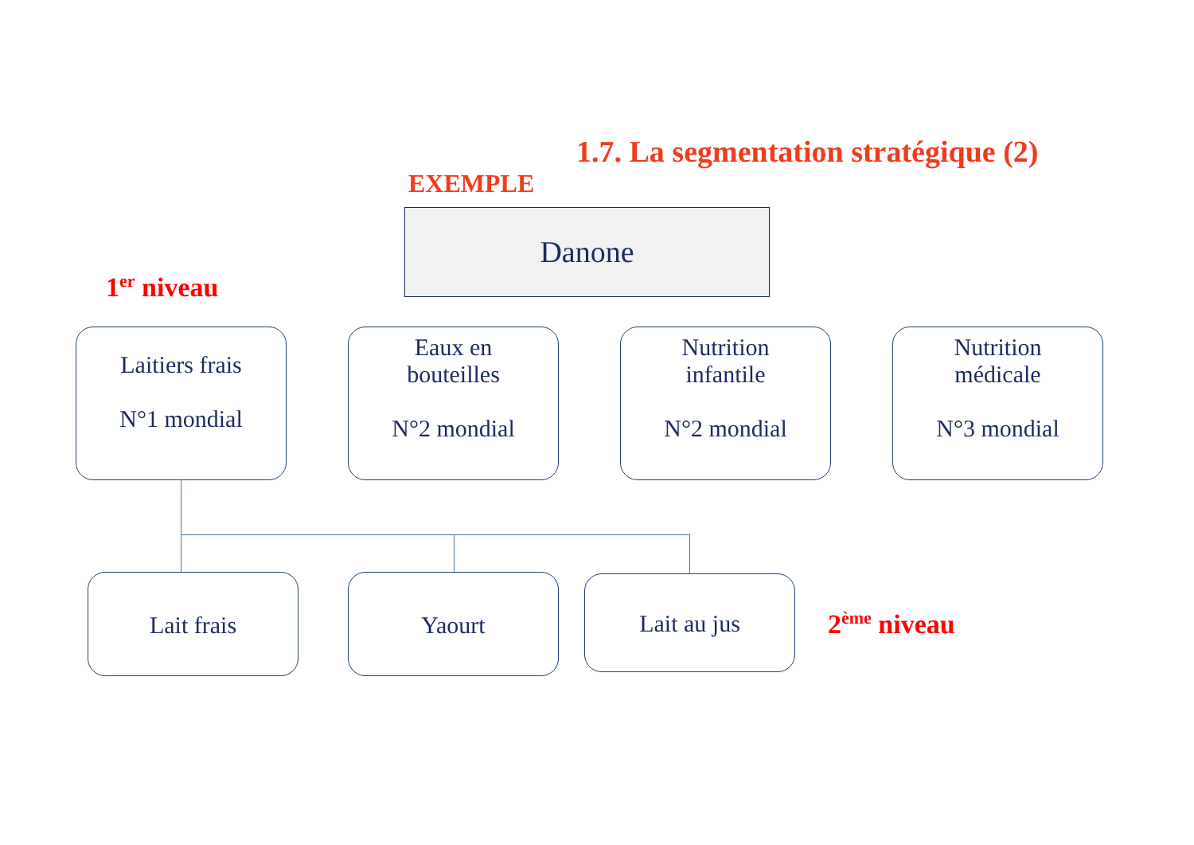1.7. La segmentation stratégique (2)
EXEMPLE
Danone
1<sup>er</sup> niveau
Laitiers frais
N°1 mondial
Eaux en
bouteilles
N°2 mondial
Nutrition
infantile
N°2 mondial
Nutrition
médicale
N°3 mondial
Lait frais Yaourt Lait au jus
2<sup>ème</sup> niveau